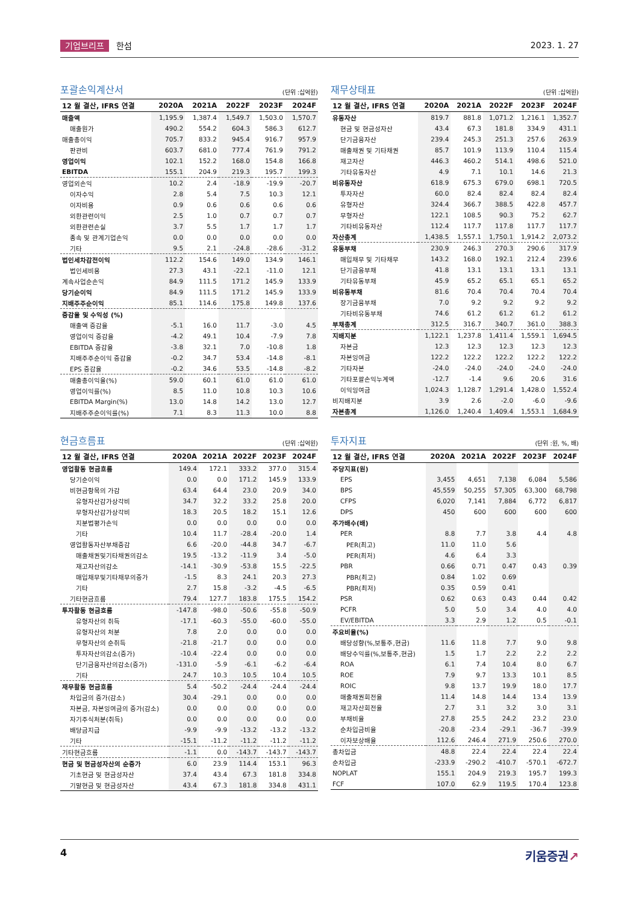기업브리프 한섬 2023. 1. 27
포괄손익계산서
(단위 :십억원)
| 12 월 결산, IFRS 연결 | 2020A | 2021A | 2022F | 2023F | 2024F |
| --- | --- | --- | --- | --- | --- |
| 매출액 | 1,195.9 | 1,387.4 | 1,549.7 | 1,503.0 | 1,570.7 |
| 매출원가 | 490.2 | 554.2 | 604.3 | 586.3 | 612.7 |
| 매출총이익 | 705.7 | 833.2 | 945.4 | 916.7 | 957.9 |
| 판관비 | 603.7 | 681.0 | 777.4 | 761.9 | 791.2 |
| 영업이익 | 102.1 | 152.2 | 168.0 | 154.8 | 166.8 |
| EBITDA | 155.1 | 204.9 | 219.3 | 195.7 | 199.3 |
| 영업외손익 | 10.2 | 2.4 | -18.9 | -19.9 | -20.7 |
| 이자수익 | 2.8 | 5.4 | 7.5 | 10.3 | 12.1 |
| 이자비용 | 0.9 | 0.6 | 0.6 | 0.6 | 0.6 |
| 외환관련이익 | 2.5 | 1.0 | 0.7 | 0.7 | 0.7 |
| 외환관련손실 | 3.7 | 5.5 | 1.7 | 1.7 | 1.7 |
| 종속 및 관계기업손익 | 0.0 | 0.0 | 0.0 | 0.0 | 0.0 |
| 기타 | 9.5 | 2.1 | -24.8 | -28.6 | -31.2 |
| 법인세차감전이익 | 112.2 | 154.6 | 149.0 | 134.9 | 146.1 |
| 법인세비용 | 27.3 | 43.1 | -22.1 | -11.0 | 12.1 |
| 계속사업순손익 | 84.9 | 111.5 | 171.2 | 145.9 | 133.9 |
| 당기순이익 | 84.9 | 111.5 | 171.2 | 145.9 | 133.9 |
| 지배주주순이익 | 85.1 | 114.6 | 175.8 | 149.8 | 137.6 |
| 증감율 및 수익성 (%) | | | | | |
| 매출액 증감율 | -5.1 | 16.0 | 11.7 | -3.0 | 4.5 |
| 영업이익 증감율 | -4.2 | 49.1 | 10.4 | -7.9 | 7.8 |
| EBITDA 증감율 | -3.8 | 32.1 | 7.0 | -10.8 | 1.8 |
| 지배주주순이익 증감율 | -0.2 | 34.7 | 53.4 | -14.8 | -8.1 |
| EPS 증감율 | -0.2 | 34.6 | 53.5 | -14.8 | -8.2 |
| 매출총이익율(%) | 59.0 | 60.1 | 61.0 | 61.0 | 61.0 |
| 영업이익률(%) | 8.5 | 11.0 | 10.8 | 10.3 | 10.6 |
| EBITDA Margin(%) | 13.0 | 14.8 | 14.2 | 13.0 | 12.7 |
| 지배주주순이익률(%) | 7.1 | 8.3 | 11.3 | 10.0 | 8.8 |
재무상태표
(단위 :십억원)
| 12 월 결산, IFRS 연결 | 2020A | 2021A | 2022F | 2023F | 2024F |
| --- | --- | --- | --- | --- | --- |
| 유동자산 | 819.7 | 881.8 | 1,071.2 | 1,216.1 | 1,352.7 |
| 현금 및 현금성자산 | 43.4 | 67.3 | 181.8 | 334.9 | 431.1 |
| 단기금융자산 | 239.4 | 245.3 | 251.3 | 257.6 | 263.9 |
| 매출채권 및 기타채권 | 85.7 | 101.9 | 113.9 | 110.4 | 115.4 |
| 재고자산 | 446.3 | 460.2 | 514.1 | 498.6 | 521.0 |
| 기타유동자산 | 4.9 | 7.1 | 10.1 | 14.6 | 21.3 |
| 비유동자산 | 618.9 | 675.3 | 679.0 | 698.1 | 720.5 |
| 투자자산 | 60.0 | 82.4 | 82.4 | 82.4 | 82.4 |
| 유형자산 | 324.4 | 366.7 | 388.5 | 422.8 | 457.7 |
| 무형자산 | 122.1 | 108.5 | 90.3 | 75.2 | 62.7 |
| 기타비유동자산 | 112.4 | 117.7 | 117.8 | 117.7 | 117.7 |
| 자산총계 | 1,438.5 | 1,557.1 | 1,750.1 | 1,914.2 | 2,073.2 |
| 유동부채 | 230.9 | 246.3 | 270.3 | 290.6 | 317.9 |
| 매입채무 및 기타채무 | 143.2 | 168.0 | 192.1 | 212.4 | 239.6 |
| 단기금융부채 | 41.8 | 13.1 | 13.1 | 13.1 | 13.1 |
| 기타유동부채 | 45.9 | 65.2 | 65.1 | 65.1 | 65.2 |
| 비유동부채 | 81.6 | 70.4 | 70.4 | 70.4 | 70.4 |
| 장기금융부채 | 7.0 | 9.2 | 9.2 | 9.2 | 9.2 |
| 기타비유동부채 | 74.6 | 61.2 | 61.2 | 61.2 | 61.2 |
| 부채총계 | 312.5 | 316.7 | 340.7 | 361.0 | 388.3 |
| 지배지분 | 1,122.1 | 1,237.8 | 1,411.4 | 1,559.1 | 1,694.5 |
| 자본금 | 12.3 | 12.3 | 12.3 | 12.3 | 12.3 |
| 자본잉여금 | 122.2 | 122.2 | 122.2 | 122.2 | 122.2 |
| 기타자본 | -24.0 | -24.0 | -24.0 | -24.0 | -24.0 |
| 기타포괄손익누계액 | -12.7 | -1.4 | 9.6 | 20.6 | 31.6 |
| 이익잉여금 | 1,024.3 | 1,128.7 | 1,291.4 | 1,428.0 | 1,552.4 |
| 비지배지분 | 3.9 | 2.6 | -2.0 | -6.0 | -9.6 |
| 자본총계 | 1,126.0 | 1,240.4 | 1,409.4 | 1,553.1 | 1,684.9 |
현금흐름표
(단위 :십억원)
| 12 월 결산, IFRS 연결 | 2020A | 2021A | 2022F | 2023F | 2024F |
| --- | --- | --- | --- | --- | --- |
| 영업활동 현금흐름 | 149.4 | 172.1 | 333.2 | 377.0 | 315.4 |
| 당기순이익 | 0.0 | 0.0 | 171.2 | 145.9 | 133.9 |
| 비현금항목의 가감 | 63.4 | 64.4 | 23.0 | 20.9 | 34.0 |
| 유형자산감가상각비 | 34.7 | 32.2 | 33.2 | 25.8 | 20.0 |
| 무형자산감가상각비 | 18.3 | 20.5 | 18.2 | 15.1 | 12.6 |
| 지분법평가손익 | 0.0 | 0.0 | 0.0 | 0.0 | 0.0 |
| 기타 | 10.4 | 11.7 | -28.4 | -20.0 | 1.4 |
| 영업활동자산부채증감 | 6.6 | -20.0 | -44.8 | 34.7 | -6.7 |
| 매출채권및기타채권의감소 | 19.5 | -13.2 | -11.9 | 3.4 | -5.0 |
| 재고자산의감소 | -14.1 | -30.9 | -53.8 | 15.5 | -22.5 |
| 매입채무및기타채무의증가 | -1.5 | 8.3 | 24.1 | 20.3 | 27.3 |
| 기타 | 2.7 | 15.8 | -3.2 | -4.5 | -6.5 |
| 기타현금흐름 | 79.4 | 127.7 | 183.8 | 175.5 | 154.2 |
| 투자활동 현금흐름 | -147.8 | -98.0 | -50.6 | -55.8 | -50.9 |
| 유형자산의 취득 | -17.1 | -60.3 | -55.0 | -60.0 | -55.0 |
| 유형자산의 처분 | 7.8 | 2.0 | 0.0 | 0.0 | 0.0 |
| 무형자산의 순취득 | -21.8 | -21.7 | 0.0 | 0.0 | 0.0 |
| 투자자산의감소(증가) | -10.4 | -22.4 | 0.0 | 0.0 | 0.0 |
| 단기금융자산의감소(증가) | -131.0 | -5.9 | -6.1 | -6.2 | -6.4 |
| 기타 | 24.7 | 10.3 | 10.5 | 10.4 | 10.5 |
| 재무활동 현금흐름 | 5.4 | -50.2 | -24.4 | -24.4 | -24.4 |
| 차입금의 증가(감소) | 30.4 | -29.1 | 0.0 | 0.0 | 0.0 |
| 자본금, 자본잉여금의 증가(감소) | 0.0 | 0.0 | 0.0 | 0.0 | 0.0 |
| 자기주식처분(취득) | 0.0 | 0.0 | 0.0 | 0.0 | 0.0 |
| 배당금지급 | -9.9 | -9.9 | -13.2 | -13.2 | -13.2 |
| 기타 | -15.1 | -11.2 | -11.2 | -11.2 | -11.2 |
| 기타현금흐름 | -1.1 | 0.0 | -143.7 | -143.7 | -143.7 |
| 현금 및 현금성자산의 순증가 | 6.0 | 23.9 | 114.4 | 153.1 | 96.3 |
| 기초현금 및 현금성자산 | 37.4 | 43.4 | 67.3 | 181.8 | 334.8 |
| 기말현금 및 현금성자산 | 43.4 | 67.3 | 181.8 | 334.8 | 431.1 |
투자지표
(단위 :원, %, 배)
| 12 월 결산, IFRS 연결 | 2020A | 2021A | 2022F | 2023F | 2024F |
| --- | --- | --- | --- | --- | --- |
| 주당지표(원) | | | | | |
| EPS | 3,455 | 4,651 | 7,138 | 6,084 | 5,586 |
| BPS | 45,559 | 50,255 | 57,305 | 63,300 | 68,798 |
| CFPS | 6,020 | 7,141 | 7,884 | 6,772 | 6,817 |
| DPS | 450 | 600 | 600 | 600 | 600 |
| 주가배수(배) | | | | | |
| PER | 8.8 | 7.7 | 3.8 | 4.4 | 4.8 |
| PER(최고) | 11.0 | 11.0 | 5.6 | | |
| PER(최저) | 4.6 | 6.4 | 3.3 | | |
| PBR | 0.66 | 0.71 | 0.47 | 0.43 | 0.39 |
| PBR(최고) | 0.84 | 1.02 | 0.69 | | |
| PBR(최저) | 0.35 | 0.59 | 0.41 | | |
| PSR | 0.62 | 0.63 | 0.43 | 0.44 | 0.42 |
| PCFR | 5.0 | 5.0 | 3.4 | 4.0 | 4.0 |
| EV/EBITDA | 3.3 | 2.9 | 1.2 | 0.5 | -0.1 |
| 주요비율(%) | | | | | |
| 배당성향(%,보통주,현금) | 11.6 | 11.8 | 7.7 | 9.0 | 9.8 |
| 배당수익률(%,보통주,현금) | 1.5 | 1.7 | 2.2 | 2.2 | 2.2 |
| ROA | 6.1 | 7.4 | 10.4 | 8.0 | 6.7 |
| ROE | 7.9 | 9.7 | 13.3 | 10.1 | 8.5 |
| ROIC | 9.8 | 13.7 | 19.9 | 18.0 | 17.7 |
| 매출채권회전율 | 11.4 | 14.8 | 14.4 | 13.4 | 13.9 |
| 재고자산회전율 | 2.7 | 3.1 | 3.2 | 3.0 | 3.1 |
| 부채비율 | 27.8 | 25.5 | 24.2 | 23.2 | 23.0 |
| 순차입금비율 | -20.8 | -23.4 | -29.1 | -36.7 | -39.9 |
| 이자보상배율 | 112.6 | 246.4 | 271.9 | 250.6 | 270.0 |
| 총차입금 | 48.8 | 22.4 | 22.4 | 22.4 | 22.4 |
| 순차입금 | -233.9 | -290.2 | -410.7 | -570.1 | -672.7 |
| NOPLAT | 155.1 | 204.9 | 219.3 | 195.7 | 199.3 |
| FCF | 107.0 | 62.9 | 119.5 | 170.4 | 123.8 |
4
키움증권↗